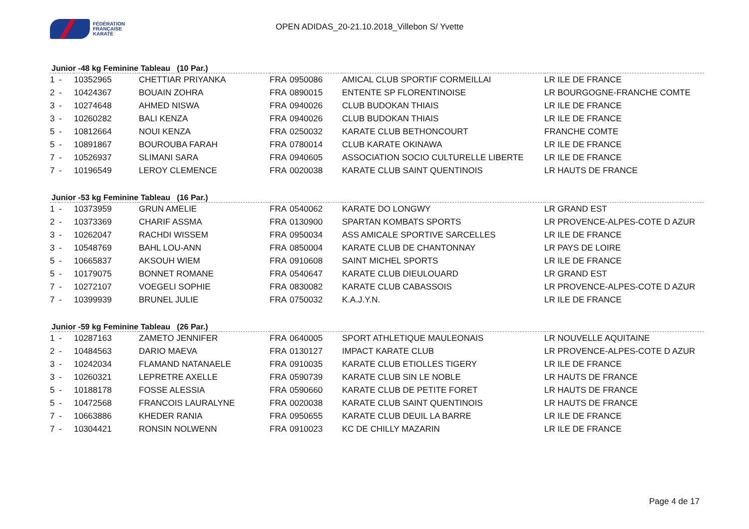FÉDÉRATION
FRANÇAISE
KARATÉ
OPEN ADIDAS_20-21.10.2018_Villebon S/ Yvette
Junior -48 kg Feminine Tableau (10 Par.)
| 1 | - | 10352965 | CHETTIAR PRIYANKA | FRA | 0950086 | AMICAL CLUB SPORTIF CORMEILLAI | LR ILE DE FRANCE |
| 2 | - | 10424367 | BOUAIN ZOHRA | FRA | 0890015 | ENTENTE SP FLORENTINOISE | LR BOURGOGNE-FRANCHE COMTE |
| 3 | - | 10274648 | AHMED NISWA | FRA | 0940026 | CLUB BUDOKAN THIAIS | LR ILE DE FRANCE |
| 3 | - | 10260282 | BALI KENZA | FRA | 0940026 | CLUB BUDOKAN THIAIS | LR ILE DE FRANCE |
| 5 | - | 10812664 | NOUI KENZA | FRA | 0250032 | KARATE CLUB BETHONCOURT | FRANCHE COMTE |
| 5 | - | 10891867 | BOUROUBA FARAH | FRA | 0780014 | CLUB KARATE OKINAWA | LR ILE DE FRANCE |
| 7 | - | 10526937 | SLIMANI SARA | FRA | 0940605 | ASSOCIATION SOCIO CULTURELLE LIBERTE | LR ILE DE FRANCE |
| 7 | - | 10196549 | LEROY CLEMENCE | FRA | 0020038 | KARATE CLUB SAINT QUENTINOIS | LR HAUTS DE FRANCE |
Junior -53 kg Feminine Tableau (16 Par.)
| 1 | - | 10373959 | GRUN AMELIE | FRA | 0540062 | KARATE DO LONGWY | LR GRAND EST |
| 2 | - | 10373369 | CHARIF ASSMA | FRA | 0130900 | SPARTAN KOMBATS SPORTS | LR PROVENCE-ALPES-COTE D AZUR |
| 3 | - | 10262047 | RACHDI WISSEM | FRA | 0950034 | ASS AMICALE SPORTIVE SARCELLES | LR ILE DE FRANCE |
| 3 | - | 10548769 | BAHL LOU-ANN | FRA | 0850004 | KARATE CLUB DE CHANTONNAY | LR PAYS DE LOIRE |
| 5 | - | 10665837 | AKSOUH WIEM | FRA | 0910608 | SAINT MICHEL SPORTS | LR ILE DE FRANCE |
| 5 | - | 10179075 | BONNET ROMANE | FRA | 0540647 | KARATE CLUB DIEULOUARD | LR GRAND EST |
| 7 | - | 10272107 | VOEGELI SOPHIE | FRA | 0830082 | KARATE CLUB CABASSOIS | LR PROVENCE-ALPES-COTE D AZUR |
| 7 | - | 10399939 | BRUNEL JULIE | FRA | 0750032 | K.A.J.Y.N. | LR ILE DE FRANCE |
Junior -59 kg Feminine Tableau (26 Par.)
| 1 | - | 10287163 | ZAMETO JENNIFER | FRA | 0640005 | SPORT ATHLETIQUE MAULEONAIS | LR NOUVELLE AQUITAINE |
| 2 | - | 10484563 | DARIO MAEVA | FRA | 0130127 | IMPACT KARATE CLUB | LR PROVENCE-ALPES-COTE D AZUR |
| 3 | - | 10242034 | FLAMAND NATANAELE | FRA | 0910035 | KARATE CLUB ETIOLLES TIGERY | LR ILE DE FRANCE |
| 3 | - | 10260321 | LEPRETRE AXELLE | FRA | 0590739 | KARATE CLUB SIN LE NOBLE | LR HAUTS DE FRANCE |
| 5 | - | 10188178 | FOSSE ALESSIA | FRA | 0590660 | KARATE CLUB DE PETITE FORET | LR HAUTS DE FRANCE |
| 5 | - | 10472568 | FRANCOIS LAURALYNE | FRA | 0020038 | KARATE CLUB SAINT QUENTINOIS | LR HAUTS DE FRANCE |
| 7 | - | 10663886 | KHEDER RANIA | FRA | 0950655 | KARATE CLUB DEUIL LA BARRE | LR ILE DE FRANCE |
| 7 | - | 10304421 | RONSIN NOLWENN | FRA | 0910023 | KC DE CHILLY MAZARIN | LR ILE DE FRANCE |
Page 4 de 17